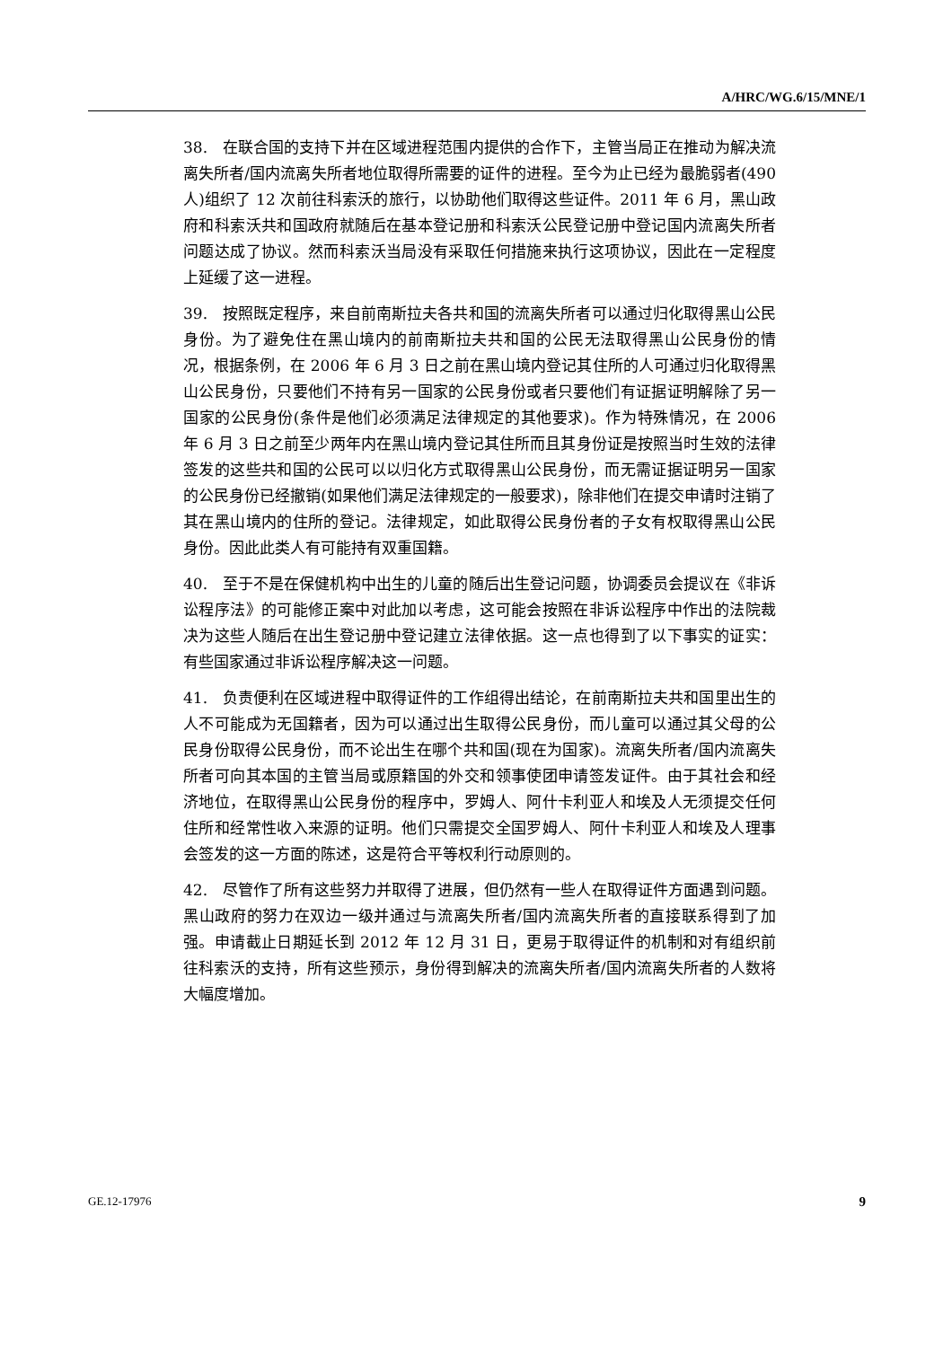A/HRC/WG.6/15/MNE/1
38. 在联合国的支持下并在区域进程范围内提供的合作下，主管当局正在推动为解决流离失所者/国内流离失所者地位取得所需要的证件的进程。至今为止已经为最脆弱者(490 人)组织了 12 次前往科索沃的旅行，以协助他们取得这些证件。2011 年 6 月，黑山政府和科索沃共和国政府就随后在基本登记册和科索沃公民登记册中登记国内流离失所者问题达成了协议。然而科索沃当局没有采取任何措施来执行这项协议，因此在一定程度上延缓了这一进程。
39. 按照既定程序，来自前南斯拉夫各共和国的流离失所者可以通过归化取得黑山公民身份。为了避免住在黑山境内的前南斯拉夫共和国的公民无法取得黑山公民身份的情况，根据条例，在 2006 年 6 月 3 日之前在黑山境内登记其住所的人可通过归化取得黑山公民身份，只要他们不持有另一国家的公民身份或者只要他们有证据证明解除了另一国家的公民身份(条件是他们必须满足法律规定的其他要求)。作为特殊情况，在 2006 年 6 月 3 日之前至少两年内在黑山境内登记其住所而且其身份证是按照当时生效的法律签发的这些共和国的公民可以以归化方式取得黑山公民身份，而无需证据证明另一国家的公民身份已经撤销(如果他们满足法律规定的一般要求)，除非他们在提交申请时注销了其在黑山境内的住所的登记。法律规定，如此取得公民身份者的子女有权取得黑山公民身份。因此此类人有可能持有双重国籍。
40. 至于不是在保健机构中出生的儿童的随后出生登记问题，协调委员会提议在《非诉讼程序法》的可能修正案中对此加以考虑，这可能会按照在非诉讼程序中作出的法院裁决为这些人随后在出生登记册中登记建立法律依据。这一点也得到了以下事实的证实：有些国家通过非诉讼程序解决这一问题。
41. 负责便利在区域进程中取得证件的工作组得出结论，在前南斯拉夫共和国里出生的人不可能成为无国籍者，因为可以通过出生取得公民身份，而儿童可以通过其父母的公民身份取得公民身份，而不论出生在哪个共和国(现在为国家)。流离失所者/国内流离失所者可向其本国的主管当局或原籍国的外交和领事使团申请签发证件。由于其社会和经济地位，在取得黑山公民身份的程序中，罗姆人、阿什卡利亚人和埃及人无须提交任何住所和经常性收入来源的证明。他们只需提交全国罗姆人、阿什卡利亚人和埃及人理事会签发的这一方面的陈述，这是符合平等权利行动原则的。
42. 尽管作了所有这些努力并取得了进展，但仍然有一些人在取得证件方面遇到问题。黑山政府的努力在双边一级并通过与流离失所者/国内流离失所者的直接联系得到了加强。申请截止日期延长到 2012 年 12 月 31 日，更易于取得证件的机制和对有组织前往科索沃的支持，所有这些预示，身份得到解决的流离失所者/国内流离失所者的人数将大幅度增加。
GE.12-17976 9